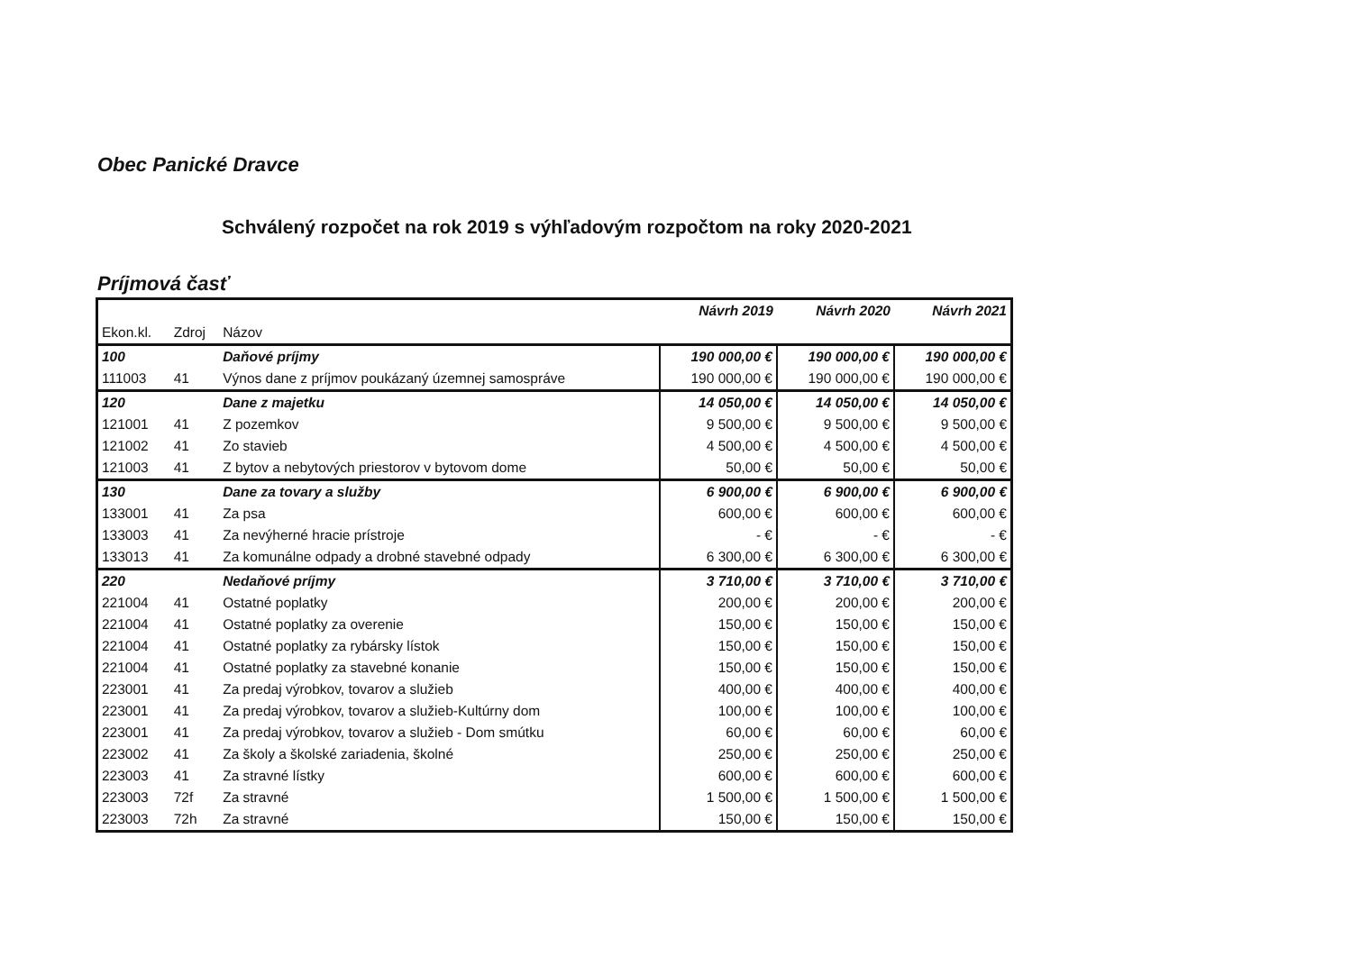Obec Panické Dravce
Schválený rozpočet na rok 2019 s výhľadovým rozpočtom na roky 2020-2021
Príjmová časť
| | | | Návrh 2019 | Návrh 2020 | Návrh 2021 |
| Ekon.kl. | Zdroj | Názov | | | |
| 100 | | Daňové príjmy | 190 000,00 € | 190 000,00 € | 190 000,00 € |
| 111003 | 41 | Výnos dane z príjmov poukázaný územnej samospráve | 190 000,00 € | 190 000,00 € | 190 000,00 € |
| 120 | | Dane z majetku | 14 050,00 € | 14 050,00 € | 14 050,00 € |
| 121001 | 41 | Z pozemkov | 9 500,00 € | 9 500,00 € | 9 500,00 € |
| 121002 | 41 | Zo stavieb | 4 500,00 € | 4 500,00 € | 4 500,00 € |
| 121003 | 41 | Z bytov a nebytových priestorov v bytovom dome | 50,00 € | 50,00 € | 50,00 € |
| 130 | | Dane za tovary a služby | 6 900,00 € | 6 900,00 € | 6 900,00 € |
| 133001 | 41 | Za psa | 600,00 € | 600,00 € | 600,00 € |
| 133003 | 41 | Za nevýherné hracie prístroje | - € | - € | - € |
| 133013 | 41 | Za komunálne odpady a drobné stavebné odpady | 6 300,00 € | 6 300,00 € | 6 300,00 € |
| 220 | | Nedaňové príjmy | 3 710,00 € | 3 710,00 € | 3 710,00 € |
| 221004 | 41 | Ostatné poplatky | 200,00 € | 200,00 € | 200,00 € |
| 221004 | 41 | Ostatné poplatky za overenie | 150,00 € | 150,00 € | 150,00 € |
| 221004 | 41 | Ostatné poplatky za rybársky lístok | 150,00 € | 150,00 € | 150,00 € |
| 221004 | 41 | Ostatné poplatky za stavebné konanie | 150,00 € | 150,00 € | 150,00 € |
| 223001 | 41 | Za predaj výrobkov, tovarov a služieb | 400,00 € | 400,00 € | 400,00 € |
| 223001 | 41 | Za predaj výrobkov, tovarov a služieb-Kultúrny dom | 100,00 € | 100,00 € | 100,00 € |
| 223001 | 41 | Za predaj výrobkov, tovarov a služieb - Dom smútku | 60,00 € | 60,00 € | 60,00 € |
| 223002 | 41 | Za školy a školské zariadenia, školné | 250,00 € | 250,00 € | 250,00 € |
| 223003 | 41 | Za stravné lístky | 600,00 € | 600,00 € | 600,00 € |
| 223003 | 72f | Za stravné | 1 500,00 € | 1 500,00 € | 1 500,00 € |
| 223003 | 72h | Za stravné | 150,00 € | 150,00 € | 150,00 € |